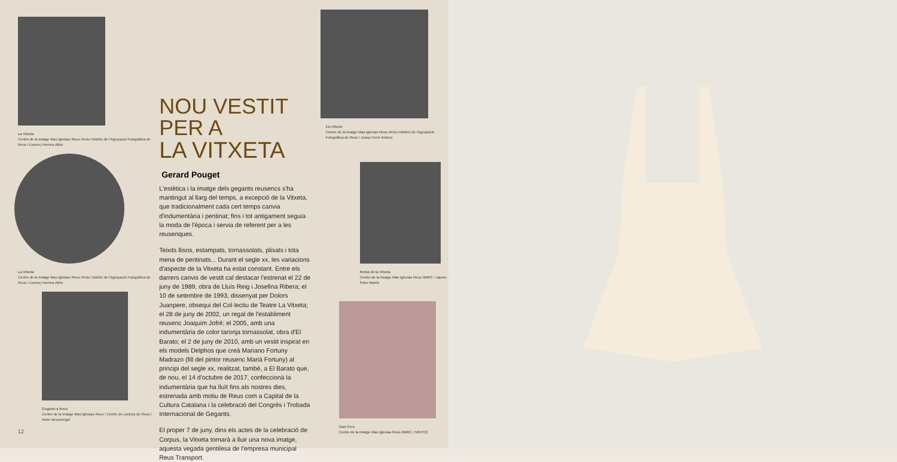La Vitxeta
Centre de la Imatge Mas Iglesias Reus /Arxiu Històric de l'Agrupació Fotogràfica de Reus / Llorenç Herrera Altés
La Vitxeta
Centre de la Imatge Mas Iglesias Reus /Arxiu Històric de l'Agrupació Fotogràfica de Reus / Llorenç Herrera Altés
Gegants a Reus
Centre de la Imatge Mas Iglesias Reus / Centre de Lectura de Reus / Autor desconegut
12
NOU VESTIT
PER A
LA VITXETA
Gerard Pouget
L'estètica i la imatge dels gegants reusencs s'ha mantingut al llarg del temps, a excepció de la Vitxeta, que tradicionalment cada cert temps canvia d'indumentària i pentinat; fins i tot antigament seguia la moda de l'època i servia de referent per a les reusenques.
Teixits llisos, estampats, tornassolats, plisats i tota mena de pentinats... Durant el segle xx, les variacions d'aspecte de la Vitxeta ha estat constant. Entre els darrers canvis de vestit cal destacar l'estrenat el 22 de juny de 1989, obra de Lluís Reig i Josefina Ribera; el 10 de setembre de 1993, dissenyat per Dolors Juanpere, obsequi del Col·lectiu de Teatre La Vitxeta; el 28 de juny de 2002, un regal de l'establiment reusenc Joaquim Jofré; el 2005, amb una indumentària de color taronja tornassolat, obra d'El Barato; el 2 de juny de 2010, amb un vestit inspirat en els models Delphos que creà Mariano Fortuny Madrazo (fill del pintor reusenc Marià Fortuny) al principi del segle xx, realitzat, també, a El Barato que, de nou, el 14 d'octubre de 2017, confeccionà la indumentària que ha lluït fins als nostres dies, estrenada amb motiu de Reus com a Capital de la Cultura Catalana i la celebració del Congrés i Trobada Internacional de Gegants.
El proper 7 de juny, dins els actes de la celebració de Corpus, la Vitxeta tornarà a lluir una nova imatge, aquesta vegada gentilesa de l'empresa municipal Reus Transport.
Els Vitxets
Centre de la Imatge Mas Iglesias Reus /Arxiu Històric de l'Agrupació Fotogràfica de Reus / Josep Ferré Andreu
Retrat de la Vitxeta
Centre de la Imatge Mas Iglesias Reus /IMRC / Jaume Soler Martín
Sant Pere
Centre de la Imatge Mas Iglesias Reus /IMRC / NIEPCE